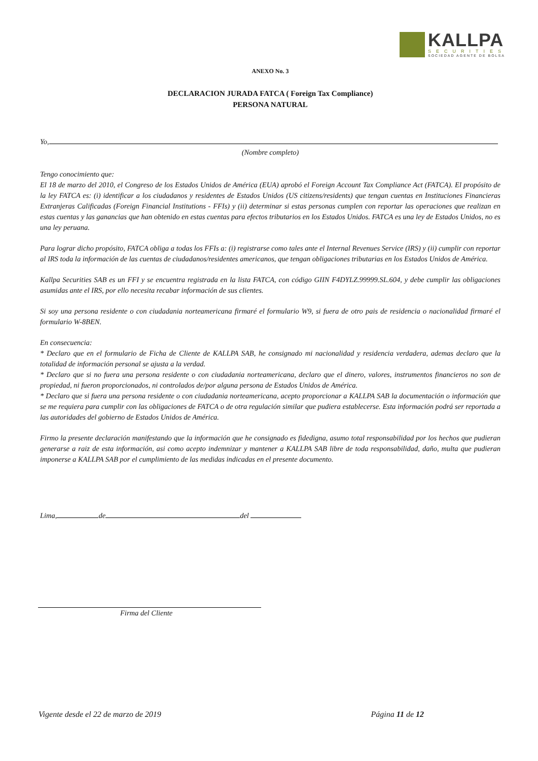KALLPA
SECURITIES
SOCIEDAD AGENTE DE BOLSA
ANEXO No. 3
DECLARACION JURADA FATCA ( Foreign Tax Compliance)
PERSONA NATURAL
Yo,
(Nombre completo)
Tengo conocimiento que:
El 18 de marzo del 2010, el Congreso de los Estados Unidos de América (EUA) aprobó el Foreign Account Tax Compliance Act (FATCA). El propósito de la ley FATCA es: (i) identificar a los ciudadanos y residentes de Estados Unidos (US citizens/residents) que tengan cuentas en Instituciones Financieras Extranjeras Calificadas (Foreign Financial Institutions - FFIs) y (ii) determinar si estas personas cumplen con reportar las operaciones que realizan en estas cuentas y las ganancias que han obtenido en estas cuentas para efectos tributarios en los Estados Unidos. FATCA es una ley de Estados Unidos, no es una ley peruana.
Para lograr dicho propósito, FATCA obliga a todas los FFIs a: (i) registrarse como tales ante el Internal Revenues Service (IRS) y (ii) cumplir con reportar al IRS toda la información de las cuentas de ciudadanos/residentes americanos, que tengan obligaciones tributarias en los Estados Unidos de América.
Kallpa Securities SAB es un FFI y se encuentra registrada en la lista FATCA, con código GIIN F4DYLZ.99999.SL.604, y debe cumplir las obligaciones asumidas ante el IRS, por ello necesita recabar información de sus clientes.
Si soy una persona residente o con ciudadania norteamericana firmaré el formulario W9, si fuera de otro pais de residencia o nacionalidad firmaré el formulario W-8BEN.
En consecuencia:
* Declaro que en el formulario de Ficha de Cliente de KALLPA SAB, he consignado mi nacionalidad y residencia verdadera, ademas declaro que la totalidad de información personal se ajusta a la verdad.
* Declaro que si no fuera una persona residente o con ciudadania norteamericana, declaro que el dinero, valores, instrumentos financieros no son de propiedad, ni fueron proporcionados, ni controlados de/por alguna persona de Estados Unidos de América.
* Declaro que si fuera una persona residente o con ciudadania norteamericana, acepto proporcionar a KALLPA SAB la documentación o información que se me requiera para cumplir con las obligaciones de FATCA o de otra regulación similar que pudiera establecerse. Esta información podrá ser reportada a las autoridades del gobierno de Estados Unidos de América.
Firmo la presente declaración manifestando que la información que he consignado es fidedigna, asumo total responsabilidad por los hechos que pudieran generarse a raiz de esta información, asi como acepto indemnizar y mantener a KALLPA SAB libre de toda responsabilidad, daño, multa que pudieran imponerse a KALLPA SAB por el cumplimiento de las medidas indicadas en el presente documento.
Lima, de del
Firma del Cliente
Vigente desde el 22 de marzo de 2019 Página 11 de 12